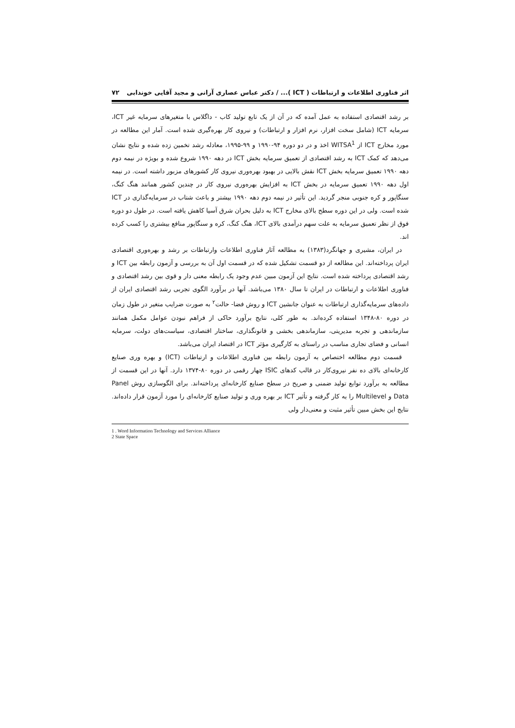اثر فناوری اطلاعات و ارتباطات ( ICT )... / دکتر عباس عصاری آرانی و مجید آقایی خوندابی ۷۲
بر رشد اقتصادی استفاده به عمل آمده که در آن از یک تابع تولید کاب - داگلاس با متغیرهای سرمایه غیر ICT، سرمایه ICT (شامل سخت افزار، نرم افزار و ارتباطات) و نیروی کار بهره‌گیری شده است. آمار این مطالعه در مورد مخارج ICT از WITSA<sup>1</sup> اخذ و در دو دوره ۹۴-۱۹۹۰ و ۹۹-۱۹۹۵، معادله رشد تخمین زده شده و نتایج نشان می‌دهد که کمک ICT به رشد اقتصادی از تعمیق سرمایه بخش ICT در دهه ۱۹۹۰ شروع شده و بویژه در نیمه دوم دهه ۱۹۹۰ تعمیق سرمایه بخش ICT نقش بالایی در بهبود بهره‌وری نیروی کار کشورهای مزبور داشته است. در نیمه اول دهه ۱۹۹۰ تعمیق سرمایه در بخش ICT به افزایش بهره‌وری نیروی کار در چندین کشور همانند هنگ کنگ، سنگاپور و کره جنوبی منجر گردید. این تأثیر در نیمه دوم دهه ۱۹۹۰ بیشتر و باعث شتاب در سرمایه‌گذاری در ICT شده است. ولی در این دوره سطح بالای مخارج ICT به دلیل بحران شرق آسیا کاهش یافته است. در طول دو دوره فوق از نظر تعمیق سرمایه به علت سهم درآمدی بالای ICT، هنگ کنگ، کره و سنگاپور منافع بیشتری را کسب کرده اند.
در ایران، مشیری و جهانگرد(۱۳۸۳) به مطالعه آثار فناوری اطلاعات وارتباطات بر رشد و بهره‌وری اقتصادی ایران پرداخته‌اند. این مطالعه از دو قسمت تشکیل شده که در قسمت اول آن به بررسی و آزمون رابطه بین ICT و رشد اقتصادی پرداخته شده است. نتایج این آزمون مبین عدم وجود یک رابطه معنی دار و قوی بین رشد اقتصادی و فناوری اطلاعات و ارتباطات در ایران تا سال ۱۳۸۰ می‌باشد. آنها در برآورد الگوی تجربی رشد اقتصادی ایران از داده‌های سرمایه‌گذاری ارتباطات به عنوان جانشین ICT و روش فضا- حالت<sup>۲</sup> به صورت ضرایب متغیر در طول زمان در دوره ۸۰-۱۳۴۸ استفاده کرده‌اند. به طور کلی، نتایج برآورد حاکی از فراهم نبودن عوامل مکمل همانند سازماندهی و تجربه مدیریتی، سازماندهی بخشی و قانونگذاری، ساختار اقتصادی، سیاست‌های دولت، سرمایه انسانی و فضای تجاری مناسب در راستای به کارگیری مؤثر ICT در اقتصاد ایران می‌باشد.
قسمت دوم مطالعه اختصاص به آزمون رابطه بین فناوری اطلاعات و ارتباطات (ICT) و بهره وری صنایع کارخانه‌ای بالای ده نفر نیروی‌کار در قالب کدهای ISIC چهار رقمی در دوره ۸۰-۱۳۷۴ دارد. آنها در این قسمت از مطالعه به برآورد توابع تولید ضمنی و صریح در سطح صنایع کارخانه‌ای پرداخته‌اند. برای الگوسازی روش Panel Data و Multilevel را به کار گرفته و تأثیر ICT بر بهره وری و تولید صنایع کارخانه‌ای را مورد آزمون قرار داده‌اند. نتایج این بخش مبین تأثیر مثبت و معنی‌دار ولی
1 . Word Information Technology and Services Alliance
2 State Space